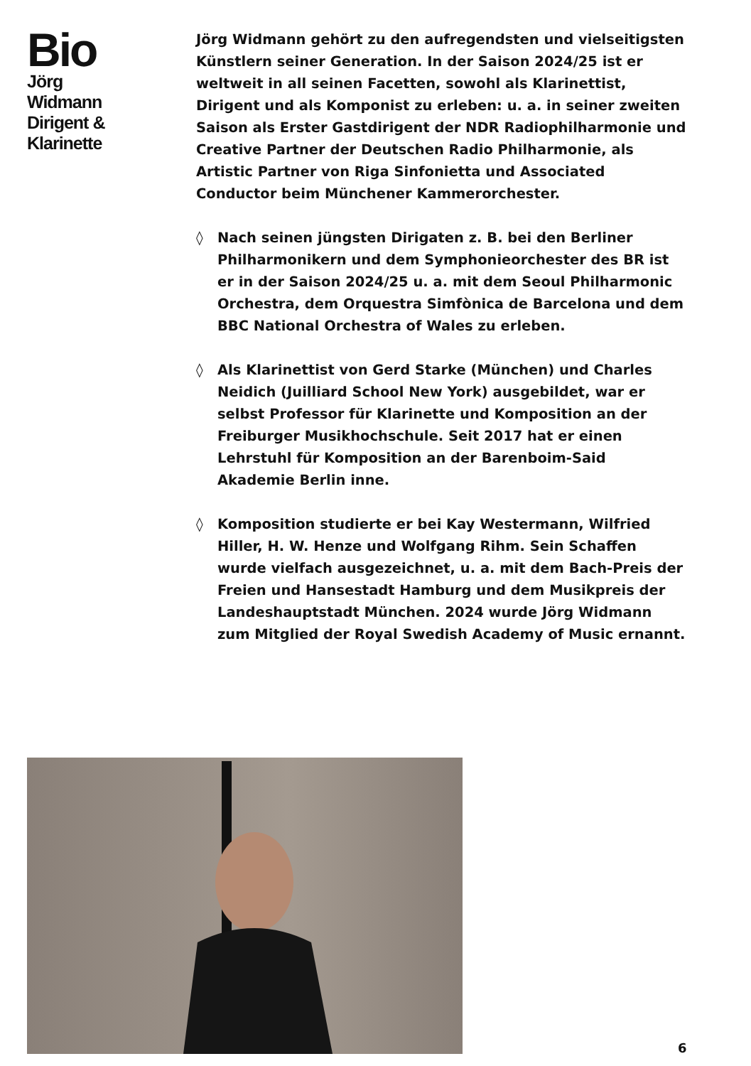Bio
Jörg
Widmann
Dirigent &
Klarinette
Jörg Widmann gehört zu den aufregendsten und vielseitigsten Künstlern seiner Generation. In der Saison 2024/25 ist er weltweit in all seinen Facetten, sowohl als Klarinettist, Dirigent und als Komponist zu erleben: u. a. in seiner zweiten Saison als Erster Gastdirigent der NDR Radiophilharmonie und Creative Partner der Deutschen Radio Philharmonie, als Artistic Partner von Riga Sinfonietta und Associated Conductor beim Münchener Kammerorchester.
◊ Nach seinen jüngsten Dirigaten z. B. bei den Berliner Philharmonikern und dem Symphonieorchester des BR ist er in der Saison 2024/25 u. a. mit dem Seoul Philharmonic Orchestra, dem Orquestra Simfònica de Barcelona und dem BBC National Orchestra of Wales zu erleben.
◊ Als Klarinettist von Gerd Starke (München) und Charles Neidich (Juilliard School New York) ausgebildet, war er selbst Professor für Klarinette und Komposition an der Freiburger Musikhochschule. Seit 2017 hat er einen Lehrstuhl für Komposition an der Barenboim-Said Akademie Berlin inne.
◊ Komposition studierte er bei Kay Westermann, Wilfried Hiller, H. W. Henze und Wolfgang Rihm. Sein Schaffen wurde vielfach ausgezeichnet, u. a. mit dem Bach-Preis der Freien und Hansestadt Hamburg und dem Musikpreis der Landeshauptstadt München. 2024 wurde Jörg Widmann zum Mitglied der Royal Swedish Academy of Music ernannt.
6